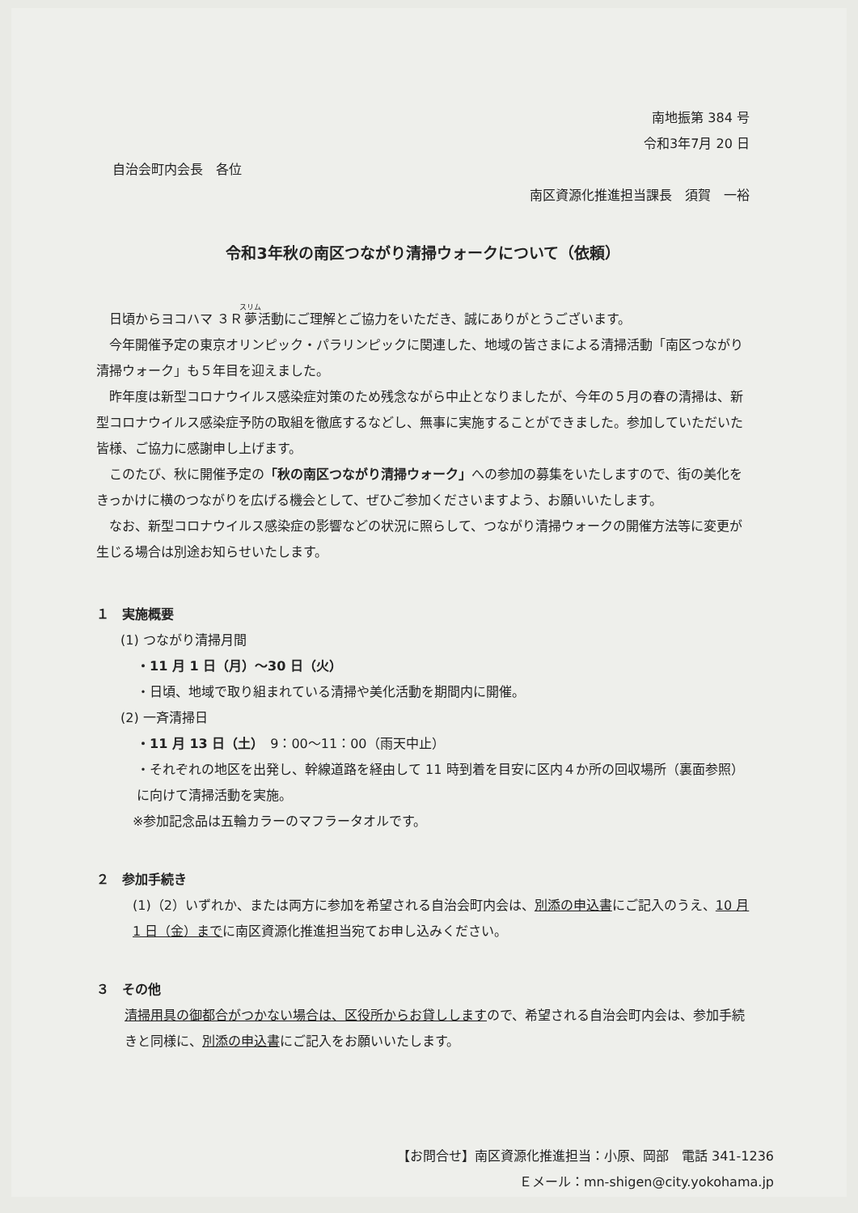南地振第 384 号
令和3年7月 20 日
自治会町内会長　各位
南区資源化推進担当課長　須賀　一裕
令和3年秋の南区つながり清掃ウォークについて（依頼）
日頃からヨコハマ ３Ｒ夢活動にご理解とご協力をいただき、誠にありがとうございます。
今年開催予定の東京オリンピック・パラリンピックに関連した、地域の皆さまによる清掃活動「南区つながり清掃ウォーク」も５年目を迎えました。
昨年度は新型コロナウイルス感染症対策のため残念ながら中止となりましたが、今年の５月の春の清掃は、新型コロナウイルス感染症予防の取組を徹底するなどし、無事に実施することができました。参加していただいた皆様、ご協力に感謝申し上げます。
このたび、秋に開催予定の「秋の南区つながり清掃ウォーク」への参加の募集をいたしますので、街の美化をきっかけに横のつながりを広げる機会として、ぜひご参加くださいますよう、お願いいたします。
なお、新型コロナウイルス感染症の影響などの状況に照らして、つながり清掃ウォークの開催方法等に変更が生じる場合は別途お知らせいたします。
１　実施概要
(1) つながり清掃月間
・11 月 1 日（月）～30 日（火）
・日頃、地域で取り組まれている清掃や美化活動を期間内に開催。
(2) 一斉清掃日
・11 月 13 日（土）　9：00～11：00（雨天中止）
・それぞれの地区を出発し、幹線道路を経由して 11 時到着を目安に区内４か所の回収場所（裏面参照）に向けて清掃活動を実施。
※参加記念品は五輪カラーのマフラータオルです。
２　参加手続き
(1)（2）いずれか、または両方に参加を希望される自治会町内会は、別添の申込書にご記入のうえ、10 月 1 日（金）までに南区資源化推進担当宛てお申し込みください。
３　その他
清掃用具の御都合がつかない場合は、区役所からお貸ししますので、希望される自治会町内会は、参加手続きと同様に、別添の申込書にご記入をお願いいたします。
【お問合せ】南区資源化推進担当：小原、岡部　電話 341-1236
Ｅメール：mn-shigen@city.yokohama.jp